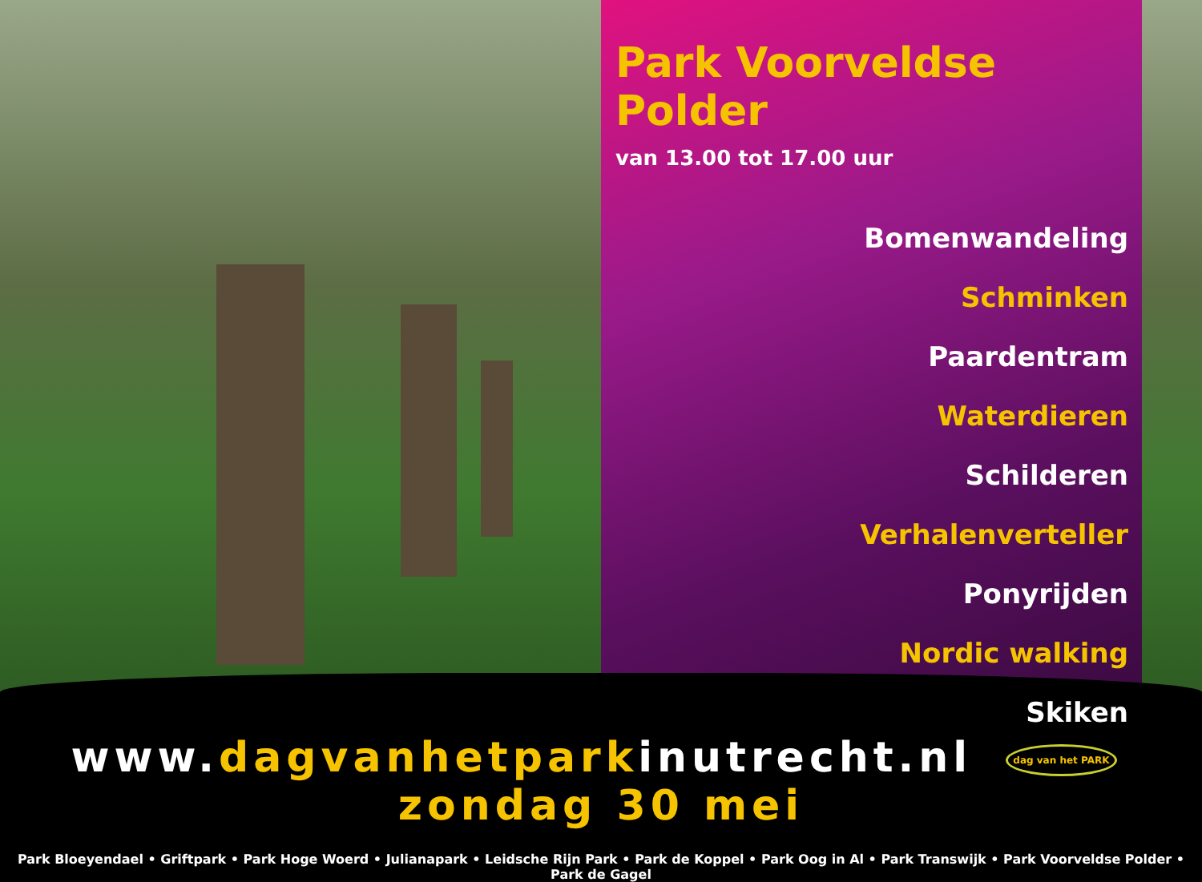Park Voorveldse Polder
van 13.00 tot 17.00 uur
Bomenwandeling
Schminken
Paardentram
Waterdieren
Schilderen
Verhalenverteller
Ponyrijden
Nordic walking
Skiken
www.dagvanhetparkinutrecht.nl dag van het PARK zondag 30 mei
Park Bloeyendael • Griftpark • Park Hoge Woerd • Julianapark • Leidsche Rijn Park • Park de Koppel • Park Oog in Al • Park Transwijk • Park Voorveldse Polder • Park de Gagel